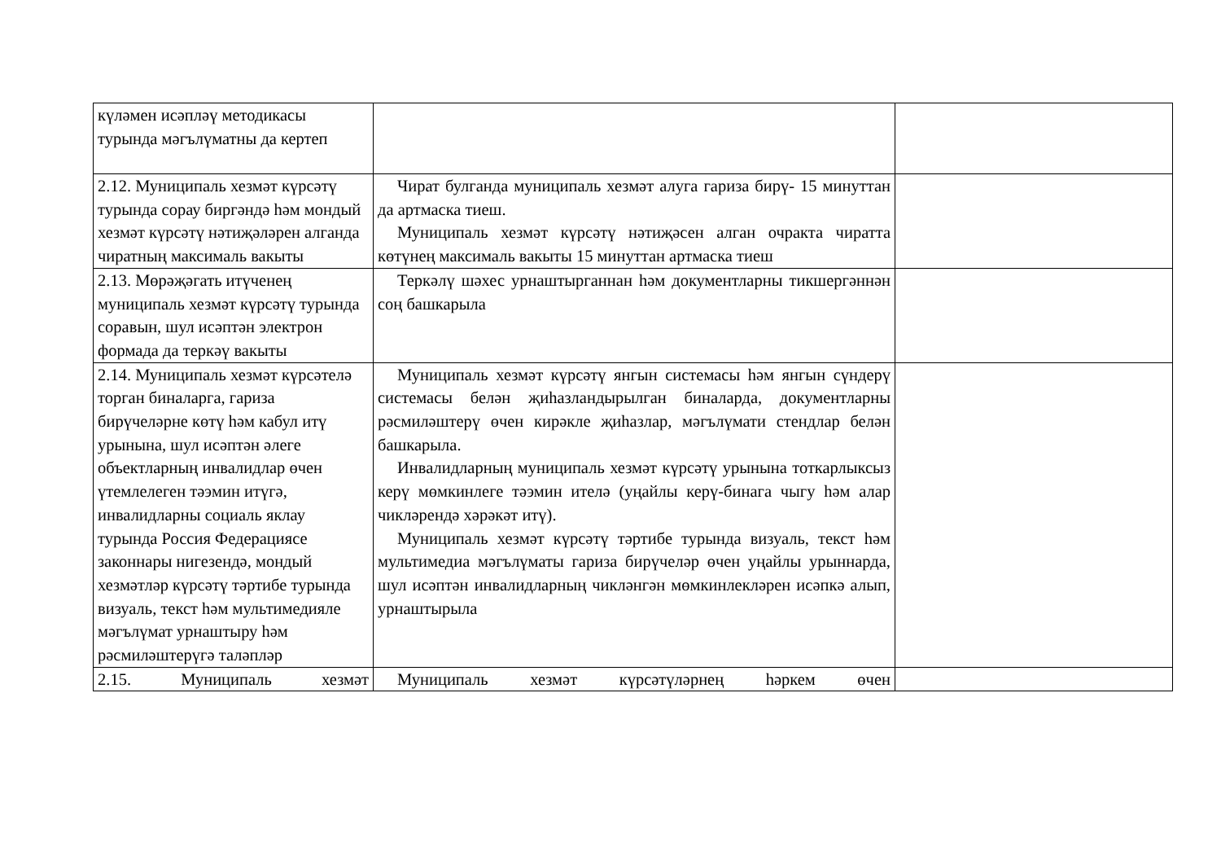| күләмен исәпләү методикасы турында мәгълүматны да кертеп | | |
| 2.12. Муниципаль хезмәт күрсәтү турында сорау биргәндә һәм мондый хезмәт күрсәтү нәтиҗәләрен алганда чиратның максималь вакыты | Чират булганда муниципаль хезмәт алуга гариза бирү- 15 минуттан да артмаска тиеш. Муниципаль хезмәт күрсәтү нәтиҗәсен алган очракта чиратта көтүнең максималь вакыты 15 минуттан артмаска тиеш | |
| 2.13. Мөрәҗәгать итүченең муниципаль хезмәт күрсәтү турында соравын, шул исәптән электрон формада да теркәү вакыты | Теркәлү шәхес урнаштырганнан һәм документларны тикшергәннән соң башкарыла | |
| 2.14. Муниципаль хезмәт күрсәтелә торган биналарга, гариза бирүчеләрне көтү һәм кабул итү урынына, шул исәптән әлеге объектларның инвалидлар өчен үтемлелеген тәэмин итүгә, инвалидларны социаль яклау турында Россия Федерациясе законнары нигезендә, мондый хезмәтләр күрсәтү тәртибе турында визуаль, текст һәм мультимедияле мәгълүмат урнаштыру һәм рәсмиләштерүгә таләпләр | Муниципаль хезмәт күрсәтү янгын системасы һәм янгын сүндерү системасы белән җиһазландырылган биналарда, документларны рәсмиләштерү өчен кирәкле җиһазлар, мәгълүмати стендлар белән башкарыла. Инвалидларның муниципаль хезмәт күрсәтү урынына тоткарлыксыз керү мөмкинлеге тәэмин ителә (уңайлы керү-бинага чыгу һәм алар чикләрендә хәрәкәт итү). Муниципаль хезмәт күрсәтү тәртибе турында визуаль, текст һәм мультимедиа мәгълүматы гариза бирүчеләр өчен уңайлы урыннарда, шул исәптән инвалидларның чикләнгән мөмкинлекләрен исәпкә алып, урнаштырыла | |
| 2.15. Муниципаль хезмәт | Муниципаль хезмәт күрсәтүләрнең һәркем өчен | |